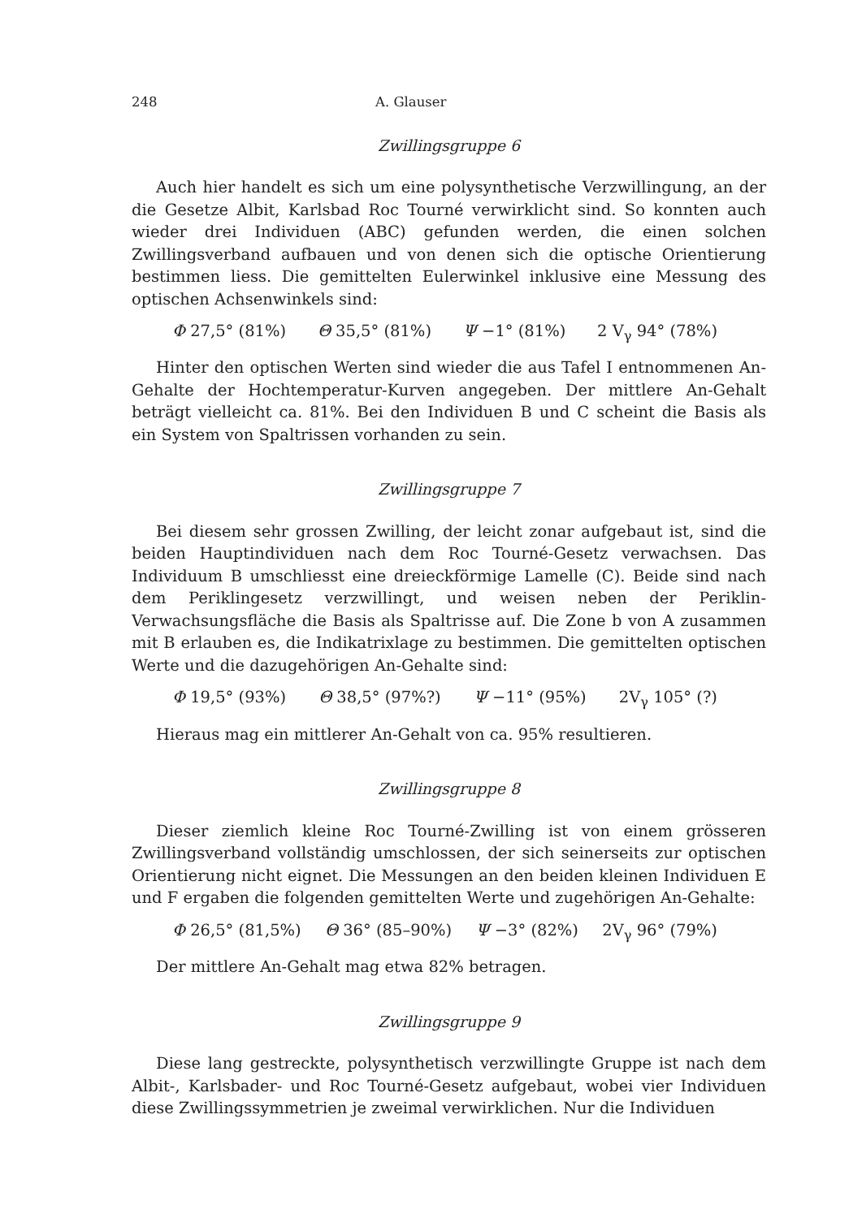248 A. Glauser
Zwillingsgruppe 6
Auch hier handelt es sich um eine polysynthetische Verzwillingung, an der die Gesetze Albit, Karlsbad Roc Tourné verwirklicht sind. So konnten auch wieder drei Individuen (ABC) gefunden werden, die einen solchen Zwillingsverband aufbauen und von denen sich die optische Orientierung bestimmen liess. Die gemittelten Eulerwinkel inklusive eine Messung des optischen Achsenwinkels sind:
Φ 27,5° (81%) Θ 35,5° (81%) Ψ −1° (81%) 2 V<sub>γ</sub> 94° (78%)
Hinter den optischen Werten sind wieder die aus Tafel I entnommenen An-Gehalte der Hochtemperatur-Kurven angegeben. Der mittlere An-Gehalt beträgt vielleicht ca. 81%. Bei den Individuen B und C scheint die Basis als ein System von Spaltrissen vorhanden zu sein.
Zwillingsgruppe 7
Bei diesem sehr grossen Zwilling, der leicht zonar aufgebaut ist, sind die beiden Hauptindividuen nach dem Roc Tourné-Gesetz verwachsen. Das Individuum B umschliesst eine dreieckförmige Lamelle (C). Beide sind nach dem Periklingesetz verzwillingt, und weisen neben der Periklin-Verwachsungsfläche die Basis als Spaltrisse auf. Die Zone b von A zusammen mit B erlauben es, die Indikatrixlage zu bestimmen. Die gemittelten optischen Werte und die dazugehörigen An-Gehalte sind:
Φ 19,5° (93%) Θ 38,5° (97%?) Ψ −11° (95%) 2V<sub>γ</sub> 105° (?)
Hieraus mag ein mittlerer An-Gehalt von ca. 95% resultieren.
Zwillingsgruppe 8
Dieser ziemlich kleine Roc Tourné-Zwilling ist von einem grösseren Zwillingsverband vollständig umschlossen, der sich seinerseits zur optischen Orientierung nicht eignet. Die Messungen an den beiden kleinen Individuen E und F ergaben die folgenden gemittelten Werte und zugehörigen An-Gehalte:
Φ 26,5° (81,5%) Θ 36° (85–90%) Ψ −3° (82%) 2V<sub>γ</sub> 96° (79%)
Der mittlere An-Gehalt mag etwa 82% betragen.
Zwillingsgruppe 9
Diese lang gestreckte, polysynthetisch verzwillingte Gruppe ist nach dem Albit-, Karlsbader- und Roc Tourné-Gesetz aufgebaut, wobei vier Individuen diese Zwillingssymmetrien je zweimal verwirklichen. Nur die Individuen